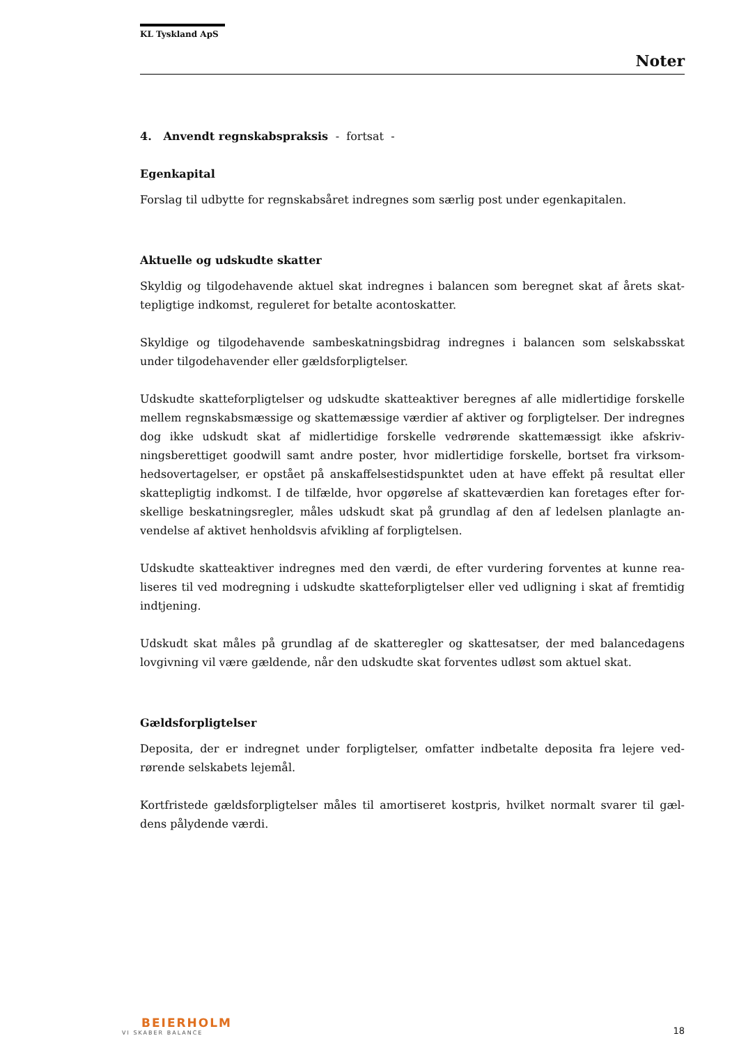KL Tyskland ApS
Noter
4. Anvendt regnskabspraksis - fortsat -
Egenkapital
Forslag til udbytte for regnskabsåret indregnes som særlig post under egenkapitalen.
Aktuelle og udskudte skatter
Skyldig og tilgodehavende aktuel skat indregnes i balancen som beregnet skat af årets skat­tepligtige indkomst, reguleret for betalte acontoskatter.
Skyldige og tilgodehavende sambeskatningsbidrag indregnes i balancen som selskabsskat under tilgodehavender eller gældsforpligtelser.
Udskudte skatteforpligtelser og udskudte skatteaktiver beregnes af alle midlertidige forskelle mellem regnskabsmæssige og skattemæssige værdier af aktiver og forpligtelser. Der indreg­nes dog ikke udskudt skat af midlertidige forskelle vedrørende skattemæssigt ikke afskriv­ningsberettiget goodwill samt andre poster, hvor midlertidige forskelle, bortset fra virksom­hedsovertagelser, er opstået på anskaffelsestidspunktet uden at have effekt på resultat eller skattepligtig indkomst. I de tilfælde, hvor opgørelse af skatteværdien kan foretages efter for­skellige beskatningsregler, måles udskudt skat på grundlag af den af ledelsen planlagte an­vendelse af aktivet henholdsvis afvikling af forpligtelsen.
Udskudte skatteaktiver indregnes med den værdi, de efter vurdering forventes at kunne rea­liseres til ved modregning i udskudte skatteforpligtelser eller ved udligning i skat af frem­tidig indtjening.
Udskudt skat måles på grundlag af de skatteregler og skattesatser, der med balancedagens lovgivning vil være gældende, når den udskudte skat forventes udløst som aktuel skat.
Gældsforpligtelser
Deposita, der er indregnet under forpligtelser, omfatter indbetalte deposita fra lejere ved­rørende selskabets lejemål.
Kortfristede gældsforpligtelser måles til amortiseret kostpris, hvilket normalt svarer til gæl­dens pålydende værdi.
BEIERHOLM
VI SKABER BALANCE
18